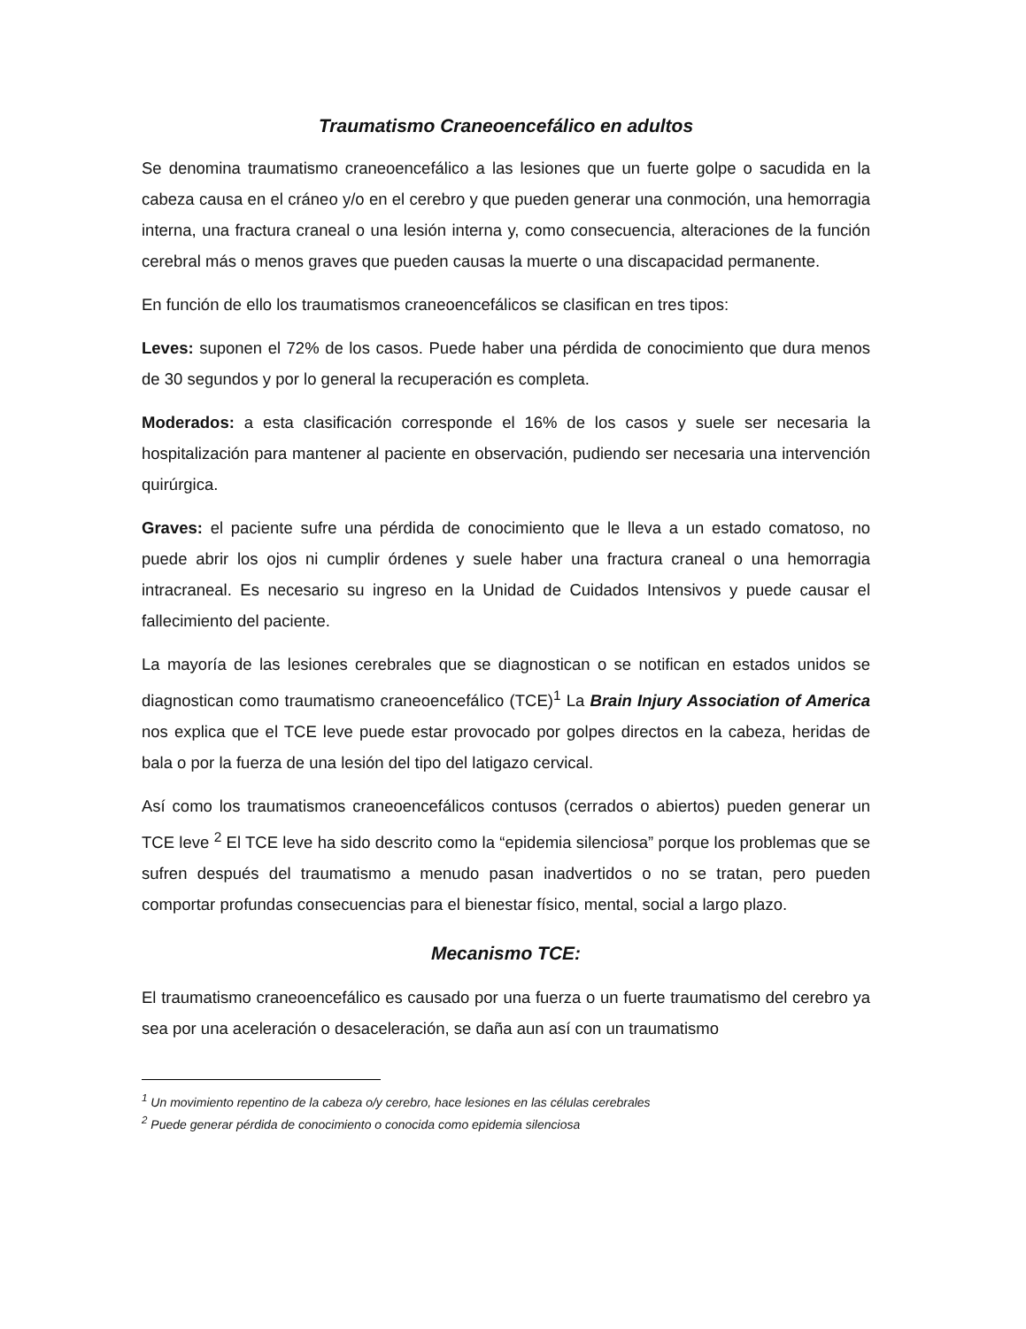Traumatismo Craneoencefálico en adultos
Se denomina traumatismo craneoencefálico a las lesiones que un fuerte golpe o sacudida en la cabeza causa en el cráneo y/o en el cerebro y que pueden generar una conmoción, una hemorragia interna, una fractura craneal o una lesión interna y, como consecuencia, alteraciones de la función cerebral más o menos graves que pueden causas la muerte o una discapacidad permanente.
En función de ello los traumatismos craneoencefálicos se clasifican en tres tipos:
Leves: suponen el 72% de los casos. Puede haber una pérdida de conocimiento que dura menos de 30 segundos y por lo general la recuperación es completa.
Moderados: a esta clasificación corresponde el 16% de los casos y suele ser necesaria la hospitalización para mantener al paciente en observación, pudiendo ser necesaria una intervención quirúrgica.
Graves: el paciente sufre una pérdida de conocimiento que le lleva a un estado comatoso, no puede abrir los ojos ni cumplir órdenes y suele haber una fractura craneal o una hemorragia intracraneal. Es necesario su ingreso en la Unidad de Cuidados Intensivos y puede causar el fallecimiento del paciente.
La mayoría de las lesiones cerebrales que se diagnostican o se notifican en estados unidos se diagnostican como traumatismo craneoencefálico (TCE)<sup>1</sup> La Brain Injury Association of America nos explica que el TCE leve puede estar provocado por golpes directos en la cabeza, heridas de bala o por la fuerza de una lesión del tipo del latigazo cervical.
Así como los traumatismos craneoencefálicos contusos (cerrados o abiertos) pueden generar un TCE leve <sup>2</sup> El TCE leve ha sido descrito como la “epidemia silenciosa” porque los problemas que se sufren después del traumatismo a menudo pasan inadvertidos o no se tratan, pero pueden comportar profundas consecuencias para el bienestar físico, mental, social a largo plazo.
Mecanismo TCE:
El traumatismo craneoencefálico es causado por una fuerza o un fuerte traumatismo del cerebro ya sea por una aceleración o desaceleración, se daña aun así con un traumatismo
<sup>1</sup> Un movimiento repentino de la cabeza o/y cerebro, hace lesiones en las células cerebrales
<sup>2</sup> Puede generar pérdida de conocimiento o conocida como epidemia silenciosa